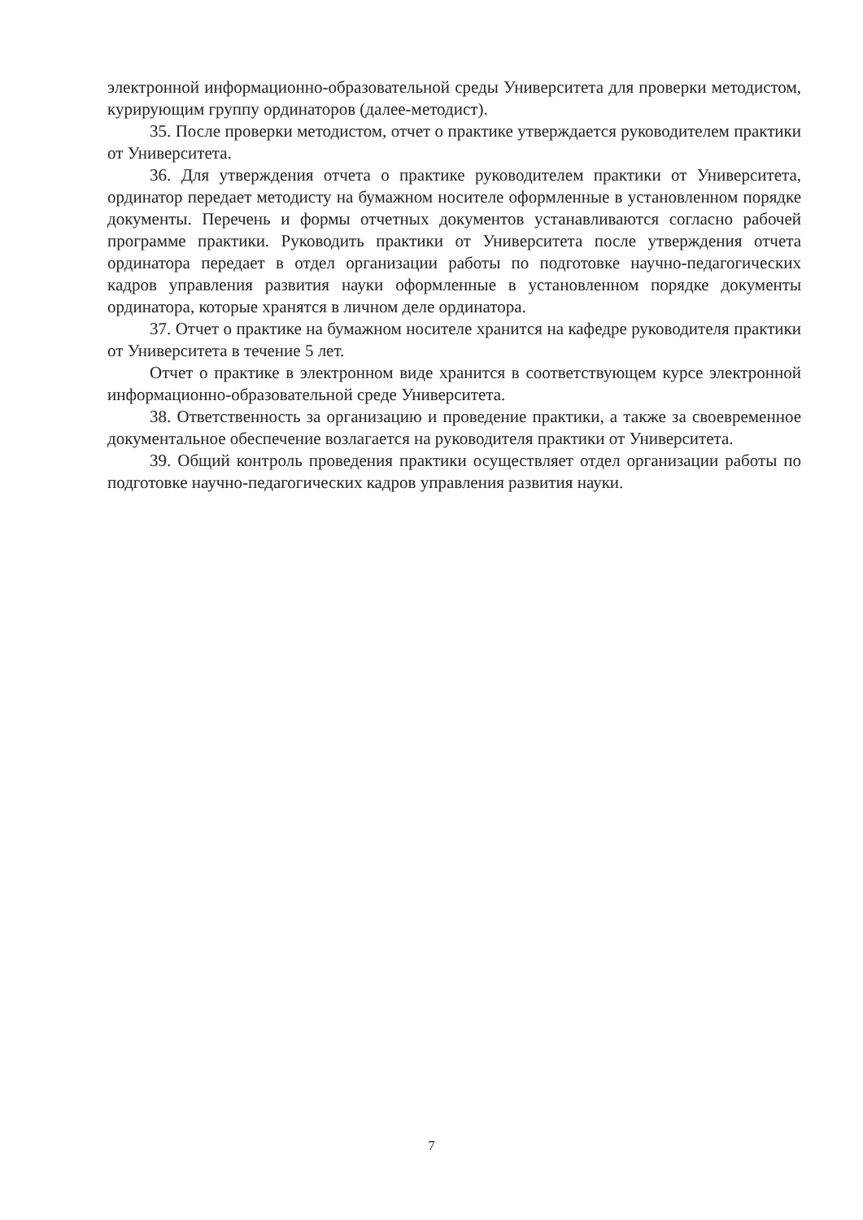электронной информационно-образовательной среды Университета для проверки методистом, курирующим группу ординаторов (далее-методист).
35. После проверки методистом, отчет о практике утверждается руководителем практики от Университета.
36. Для утверждения отчета о практике руководителем практики от Университета, ординатор передает методисту на бумажном носителе оформленные в установленном порядке документы. Перечень и формы отчетных документов устанавливаются согласно рабочей программе практики. Руководить практики от Университета после утверждения отчета ординатора передает в отдел организации работы по подготовке научно-педагогических кадров управления развития науки оформленные в установленном порядке документы ординатора, которые хранятся в личном деле ординатора.
37. Отчет о практике на бумажном носителе хранится на кафедре руководителя практики от Университета в течение 5 лет.
Отчет о практике в электронном виде хранится в соответствующем курсе электронной информационно-образовательной среде Университета.
38. Ответственность за организацию и проведение практики, а также за своевременное документальное обеспечение возлагается на руководителя практики от Университета.
39. Общий контроль проведения практики осуществляет отдел организации работы по подготовке научно-педагогических кадров управления развития науки.
7